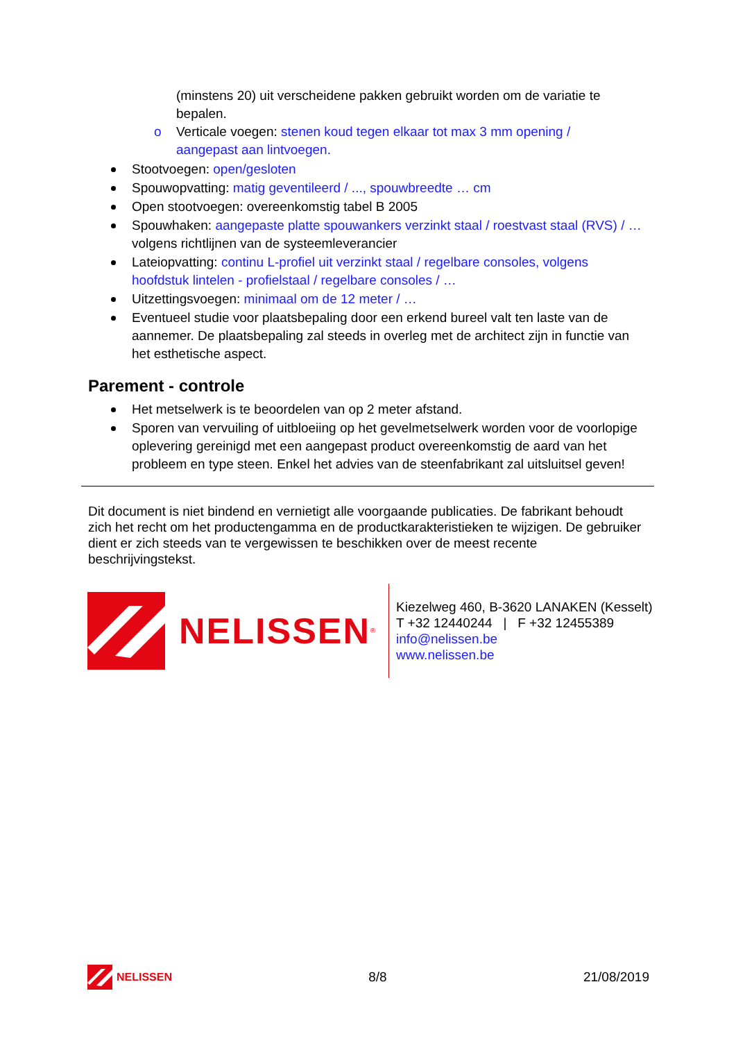(minstens 20) uit verscheidene pakken gebruikt worden om de variatie te bepalen.
o Verticale voegen: stenen koud tegen elkaar tot max 3 mm opening / aangepast aan lintvoegen.
Stootvoegen: open/gesloten
Spouwopvatting: matig geventileerd / ..., spouwbreedte … cm
Open stootvoegen: overeenkomstig tabel B 2005
Spouwhaken: aangepaste platte spouwankers verzinkt staal / roestvast staal (RVS) / … volgens richtlijnen van de systeemleverancier
Lateiopvatting: continu L-profiel uit verzinkt staal / regelbare consoles, volgens hoofdstuk lintelen - profielstaal / regelbare consoles / …
Uitzettingsvoegen: minimaal om de 12 meter / …
Eventueel studie voor plaatsbepaling door een erkend bureel valt ten laste van de aannemer. De plaatsbepaling zal steeds in overleg met de architect zijn in functie van het esthetische aspect.
Parement - controle
Het metselwerk is te beoordelen van op 2 meter afstand.
Sporen van vervuiling of uitbloeiing op het gevelmetselwerk worden voor de voorlopige oplevering gereinigd met een aangepast product overeenkomstig de aard van het probleem en type steen. Enkel het advies van de steenfabrikant zal uitsluitsel geven!
Dit document is niet bindend en vernietigt alle voorgaande publicaties. De fabrikant behoudt zich het recht om het productengamma en de productkarakteristieken te wijzigen. De gebruiker dient er zich steeds van te vergewissen te beschikken over de meest recente beschrijvingstekst.
NELISSEN<sup>®</sup>
Kiezelweg 460, B-3620 LANAKEN (Kesselt)
T +32 12440244 | F +32 12455389
info@nelissen.be
www.nelissen.be
NELISSEN 8/8 21/08/2019